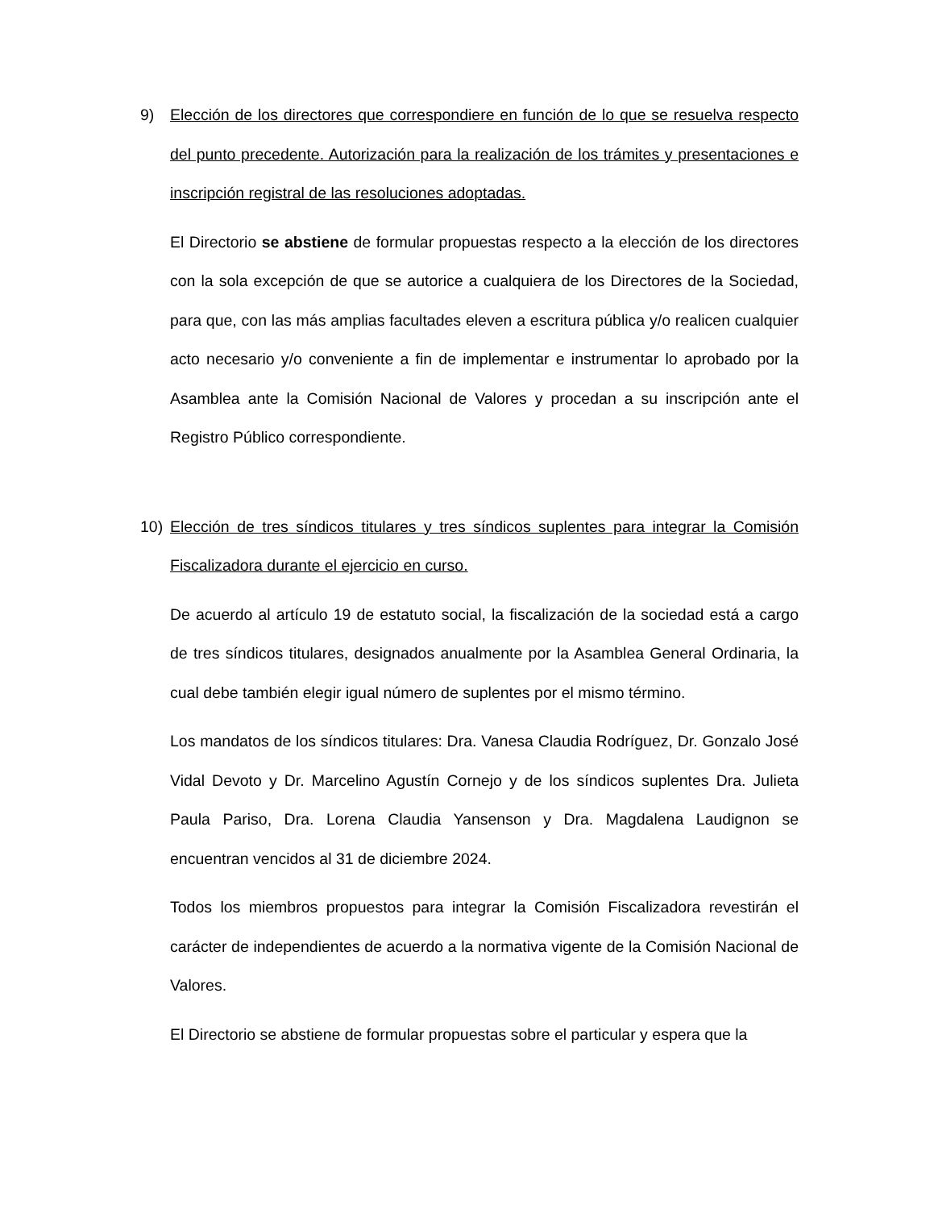9) Elección de los directores que correspondiere en función de lo que se resuelva respecto del punto precedente. Autorización para la realización de los trámites y presentaciones e inscripción registral de las resoluciones adoptadas.
El Directorio se abstiene de formular propuestas respecto a la elección de los directores con la sola excepción de que se autorice a cualquiera de los Directores de la Sociedad, para que, con las más amplias facultades eleven a escritura pública y/o realicen cualquier acto necesario y/o conveniente a fin de implementar e instrumentar lo aprobado por la Asamblea ante la Comisión Nacional de Valores y procedan a su inscripción ante el Registro Público correspondiente.
10) Elección de tres síndicos titulares y tres síndicos suplentes para integrar la Comisión Fiscalizadora durante el ejercicio en curso.
De acuerdo al artículo 19 de estatuto social, la fiscalización de la sociedad está a cargo de tres síndicos titulares, designados anualmente por la Asamblea General Ordinaria, la cual debe también elegir igual número de suplentes por el mismo término.
Los mandatos de los síndicos titulares: Dra. Vanesa Claudia Rodríguez, Dr. Gonzalo José Vidal Devoto y Dr. Marcelino Agustín Cornejo y de los síndicos suplentes Dra. Julieta Paula Pariso, Dra. Lorena Claudia Yansenson y Dra. Magdalena Laudignon se encuentran vencidos al 31 de diciembre 2024.
Todos los miembros propuestos para integrar la Comisión Fiscalizadora revestirán el carácter de independientes de acuerdo a la normativa vigente de la Comisión Nacional de Valores.
El Directorio se abstiene de formular propuestas sobre el particular y espera que la